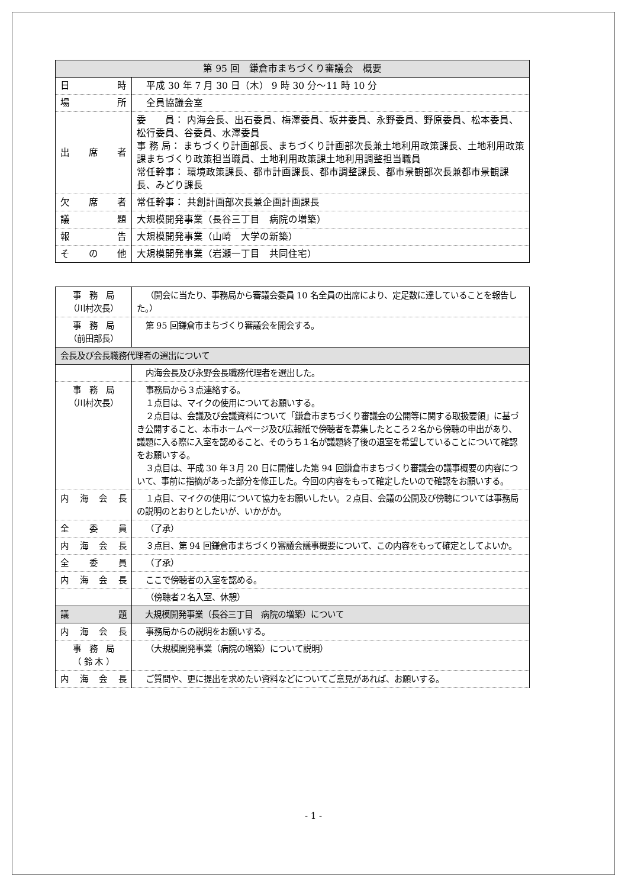| 第 95 回 鎌倉市まちづくり審議会 概要 | |
| --- | --- |
| 日 時 | 平成 30 年 7 月 30 日（木） 9 時 30 分～11 時 10 分 |
| 場 所 | 全員協議会室 |
| 出 席 者 | 委 員： 内海会長、出石委員、梅澤委員、坂井委員、永野委員、野原委員、松本委員、松行委員、谷委員、水澤委員 事 務 局： まちづくり計画部長、まちづくり計画部次長兼土地利用政策課長、土地利用政策課まちづくり政策担当職員、土地利用政策課土地利用調整担当職員 常任幹事： 環境政策課長、都市計画課長、都市調整課長、都市景観部次長兼都市景観課長、みどり課長 |
| 欠 席 者 | 常任幹事： 共創計画部次長兼企画計画課長 |
| 議 題 | 大規模開発事業（長谷三丁目 病院の増築） |
| 報 告 | 大規模開発事業（山崎 大学の新築） |
| そ の 他 | 大規模開発事業（岩瀬一丁目 共同住宅） |
| 事 務 局 （川村次長） | （開会に当たり、事務局から審議会委員 10 名全員の出席により、定足数に達していることを報告した。） |
| 事 務 局 （前田部長） | 第 95 回鎌倉市まちづくり審議会を開会する。 |
| 会長及び会長職務代理者の選出について | |
| | 内海会長及び永野会長職務代理者を選出した。 |
| 事 務 局 （川村次長） | 事務局から３点連絡する。 １点目は、マイクの使用についてお願いする。 ２点目は、会議及び会議資料について「鎌倉市まちづくり審議会の公開等に関する取扱要領」に基づき公開すること、本市ホームページ及び広報紙で傍聴者を募集したところ２名から傍聴の申出があり、議題に入る際に入室を認めること、そのうち１名が議題終了後の退室を希望していることについて確認をお願いする。 ３点目は、平成 30 年３月 20 日に開催した第 94 回鎌倉市まちづくり審議会の議事概要の内容について、事前に指摘があった部分を修正した。今回の内容をもって確定したいので確認をお願いする。 |
| 内 海 会 長 | １点目、マイクの使用について協力をお願いしたい。２点目、会議の公開及び傍聴については事務局の説明のとおりとしたいが、いかがか。 |
| 全 委 員 | （了承） |
| 内 海 会 長 | ３点目、第 94 回鎌倉市まちづくり審議会議事概要について、この内容をもって確定としてよいか。 |
| 全 委 員 | （了承） |
| 内 海 会 長 | ここで傍聴者の入室を認める。 |
| | （傍聴者２名入室、休憩） |
| 議 題 | 大規模開発事業（長谷三丁目 病院の増築）について |
| 内 海 会 長 | 事務局からの説明をお願いする。 |
| 事 務 局 （ 鈴 木 ） | （大規模開発事業（病院の増築）について説明） |
| 内 海 会 長 | ご質問や、更に提出を求めたい資料などについてご意見があれば、お願いする。 |
- 1 -